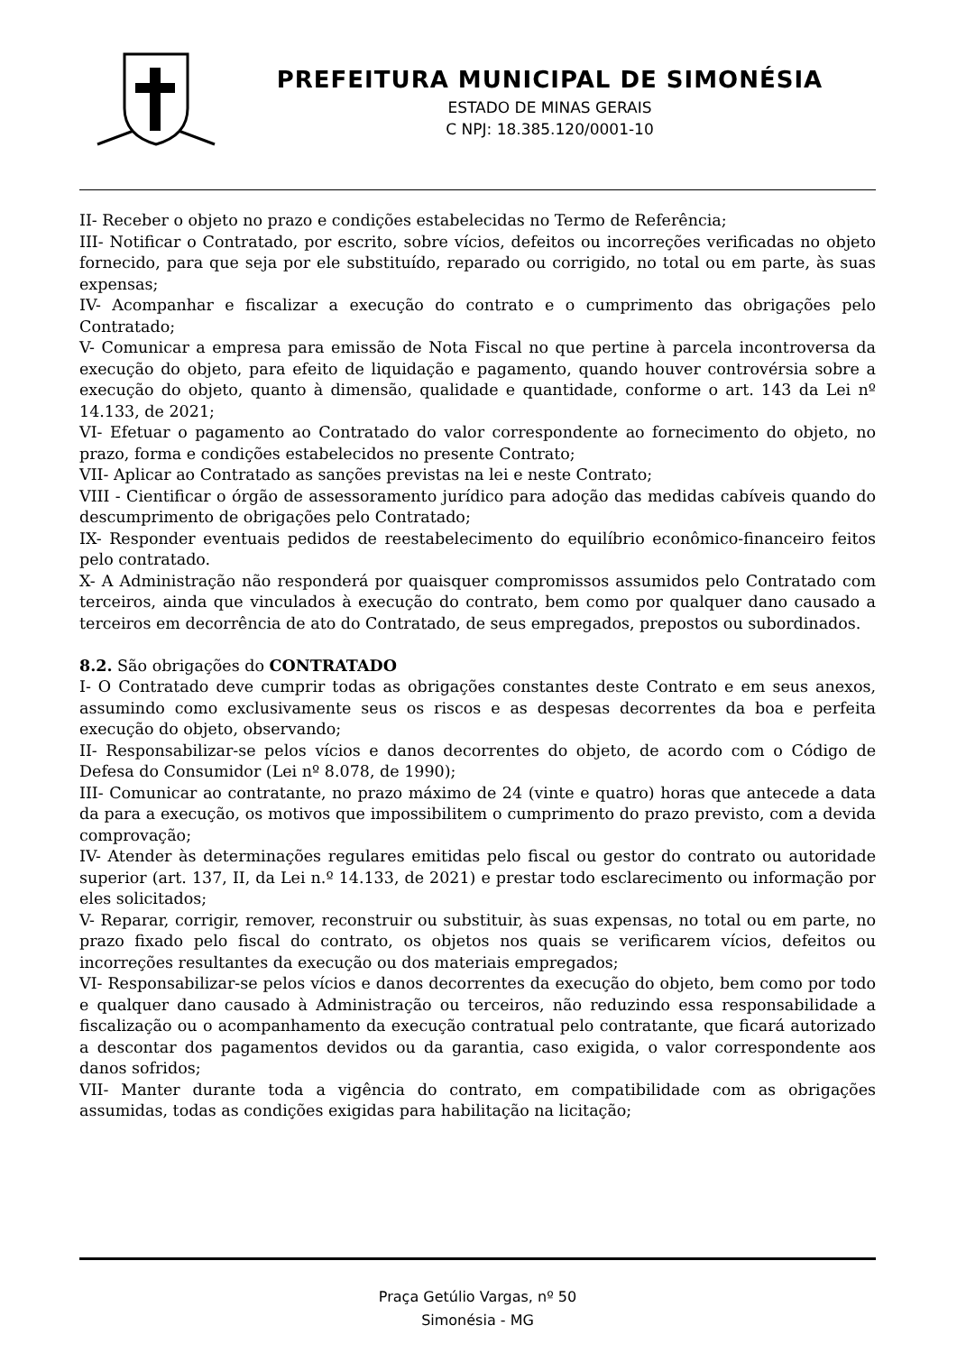PREFEITURA MUNICIPAL DE SIMONÉSIA
ESTADO DE MINAS GERAIS
C NPJ: 18.385.120/0001-10
II- Receber o objeto no prazo e condições estabelecidas no Termo de Referência;
III- Notificar o Contratado, por escrito, sobre vícios, defeitos ou incorreções verificadas no objeto fornecido, para que seja por ele substituído, reparado ou corrigido, no total ou em parte, às suas expensas;
IV- Acompanhar e fiscalizar a execução do contrato e o cumprimento das obrigações pelo Contratado;
V- Comunicar a empresa para emissão de Nota Fiscal no que pertine à parcela incontroversa da execução do objeto, para efeito de liquidação e pagamento, quando houver controvérsia sobre a execução do objeto, quanto à dimensão, qualidade e quantidade, conforme o art. 143 da Lei nº 14.133, de 2021;
VI- Efetuar o pagamento ao Contratado do valor correspondente ao fornecimento do objeto, no prazo, forma e condições estabelecidos no presente Contrato;
VII- Aplicar ao Contratado as sanções previstas na lei e neste Contrato;
VIII - Cientificar o órgão de assessoramento jurídico para adoção das medidas cabíveis quando do descumprimento de obrigações pelo Contratado;
IX- Responder eventuais pedidos de reestabelecimento do equilíbrio econômico-financeiro feitos pelo contratado.
X- A Administração não responderá por quaisquer compromissos assumidos pelo Contratado com terceiros, ainda que vinculados à execução do contrato, bem como por qualquer dano causado a terceiros em decorrência de ato do Contratado, de seus empregados, prepostos ou subordinados.
8.2. São obrigações do CONTRATADO
I- O Contratado deve cumprir todas as obrigações constantes deste Contrato e em seus anexos, assumindo como exclusivamente seus os riscos e as despesas decorrentes da boa e perfeita execução do objeto, observando;
II- Responsabilizar-se pelos vícios e danos decorrentes do objeto, de acordo com o Código de Defesa do Consumidor (Lei nº 8.078, de 1990);
III- Comunicar ao contratante, no prazo máximo de 24 (vinte e quatro) horas que antecede a data da para a execução, os motivos que impossibilitem o cumprimento do prazo previsto, com a devida comprovação;
IV- Atender às determinações regulares emitidas pelo fiscal ou gestor do contrato ou autoridade superior (art. 137, II, da Lei n.º 14.133, de 2021) e prestar todo esclarecimento ou informação por eles solicitados;
V- Reparar, corrigir, remover, reconstruir ou substituir, às suas expensas, no total ou em parte, no prazo fixado pelo fiscal do contrato, os objetos nos quais se verificarem vícios, defeitos ou incorreções resultantes da execução ou dos materiais empregados;
VI- Responsabilizar-se pelos vícios e danos decorrentes da execução do objeto, bem como por todo e qualquer dano causado à Administração ou terceiros, não reduzindo essa responsabilidade a fiscalização ou o acompanhamento da execução contratual pelo contratante, que ficará autorizado a descontar dos pagamentos devidos ou da garantia, caso exigida, o valor correspondente aos danos sofridos;
VII- Manter durante toda a vigência do contrato, em compatibilidade com as obrigações assumidas, todas as condições exigidas para habilitação na licitação;
Praça Getúlio Vargas, nº 50
Simonésia - MG